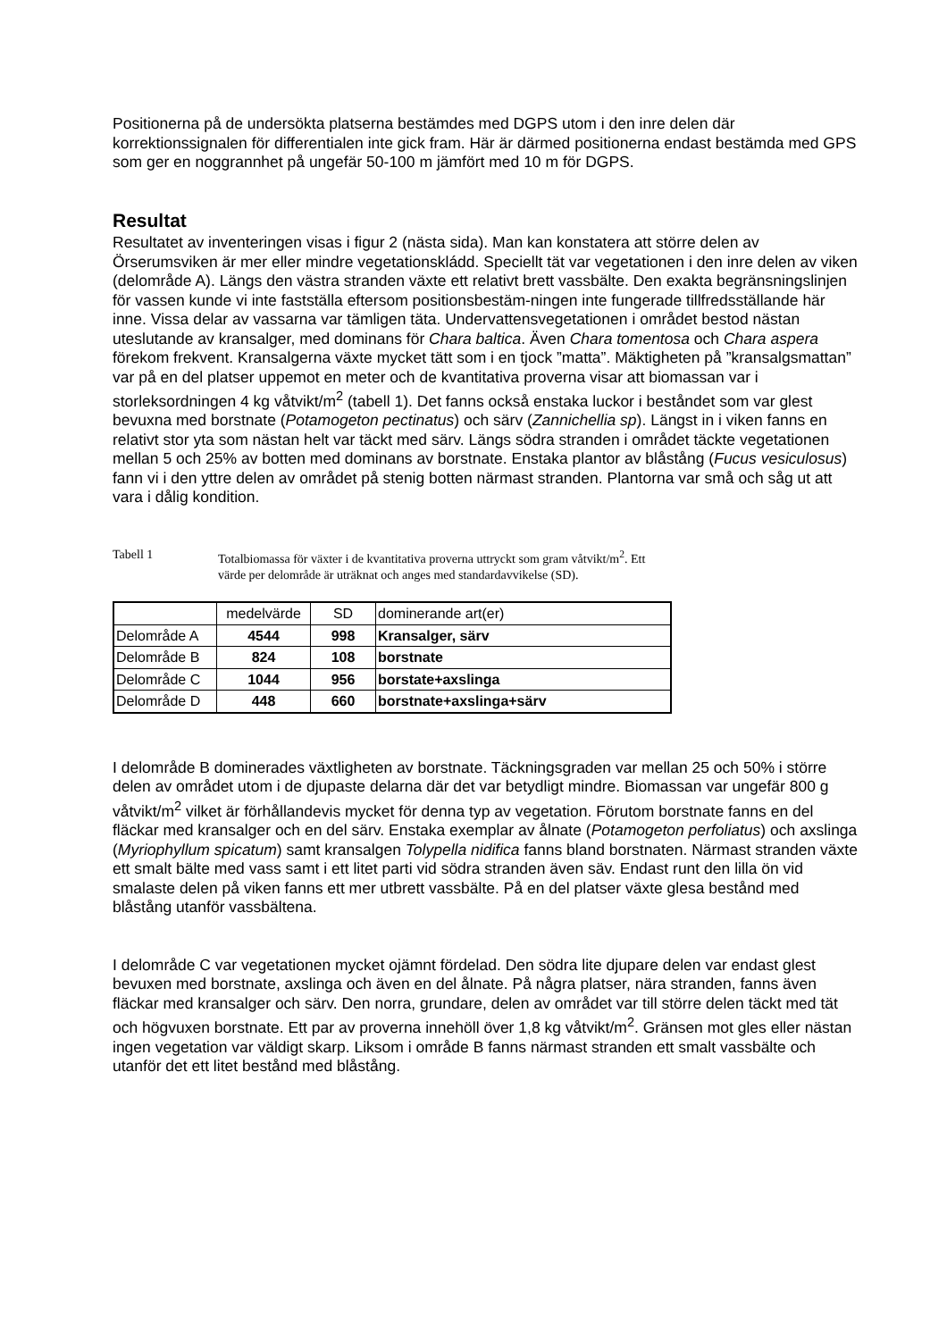Positionerna på de undersökta platserna bestämdes med DGPS utom i den inre delen där korrektionssignalen för differentialen inte gick fram. Här är därmed positionerna endast bestämda med GPS som ger en noggrannhet på ungefär 50-100 m jämfört med 10 m för DGPS.
Resultat
Resultatet av inventeringen visas i figur 2 (nästa sida). Man kan konstatera att större delen av Örserumsviken är mer eller mindre vegetationskládd. Speciellt tät var vegetationen i den inre delen av viken (delområde A). Längs den västra stranden växte ett relativt brett vassbälte. Den exakta begränsningslinjen för vassen kunde vi inte fastställa eftersom positionsbestäm-ningen inte fungerade tillfredsställande här inne. Vissa delar av vassarna var tämligen täta. Undervattensvegetationen i området bestod nästan uteslutande av kransalger, med dominans för Chara baltica. Även Chara tomentosa och Chara aspera förekom frekvent. Kransalgerna växte mycket tätt som i en tjock ”matta”. Mäktigheten på ”kransalgsmattan” var på en del platser uppemot en meter och de kvantitativa proverna visar att biomassan var i storleksordningen 4 kg våtvikt/m<sup>2</sup> (tabell 1). Det fanns också enstaka luckor i beståndet som var glest bevuxna med borstnate (Potamogeton pectinatus) och särv (Zannichellia sp). Längst in i viken fanns en relativt stor yta som nästan helt var täckt med särv. Längs södra stranden i området täckte vegetationen mellan 5 och 25% av botten med dominans av borstnate. Enstaka plantor av blåstång (Fucus vesiculosus) fann vi i den yttre delen av området på stenig botten närmast stranden. Plantorna var små och såg ut att vara i dålig kondition.
Tabell 1 Totalbiomassa för växter i de kvantitativa proverna uttryckt som gram våtvikt/m<sup>2</sup>. Ett värde per delområde är uträknat och anges med standardavvikelse (SD).
| | medelvärde | SD | dominerande art(er) |
| Delområde A | 4544 | 998 | Kransalger, särv |
| Delområde B | 824 | 108 | borstnate |
| Delområde C | 1044 | 956 | borstate+axslinga |
| Delområde D | 448 | 660 | borstnate+axslinga+särv |
I delområde B dominerades växtligheten av borstnate. Täckningsgraden var mellan 25 och 50% i större delen av området utom i de djupaste delarna där det var betydligt mindre. Biomassan var ungefär 800 g våtvikt/m<sup>2</sup> vilket är förhållandevis mycket för denna typ av vegetation. Förutom borstnate fanns en del fläckar med kransalger och en del särv. Enstaka exemplar av ålnate (Potamogeton perfoliatus) och axslinga (Myriophyllum spicatum) samt kransalgen Tolypella nidifica fanns bland borstnaten. Närmast stranden växte ett smalt bälte med vass samt i ett litet parti vid södra stranden även säv. Endast runt den lilla ön vid smalaste delen på viken fanns ett mer utbrett vassbälte. På en del platser växte glesa bestånd med blåstång utanför vassbältena.
I delområde C var vegetationen mycket ojämnt fördelad. Den södra lite djupare delen var endast glest bevuxen med borstnate, axslinga och även en del ålnate. På några platser, nära stranden, fanns även fläckar med kransalger och särv. Den norra, grundare, delen av området var till större delen täckt med tät och högvuxen borstnate. Ett par av proverna innehöll över 1,8 kg våtvikt/m<sup>2</sup>. Gränsen mot gles eller nästan ingen vegetation var väldigt skarp. Liksom i område B fanns närmast stranden ett smalt vassbälte och utanför det ett litet bestånd med blåstång.